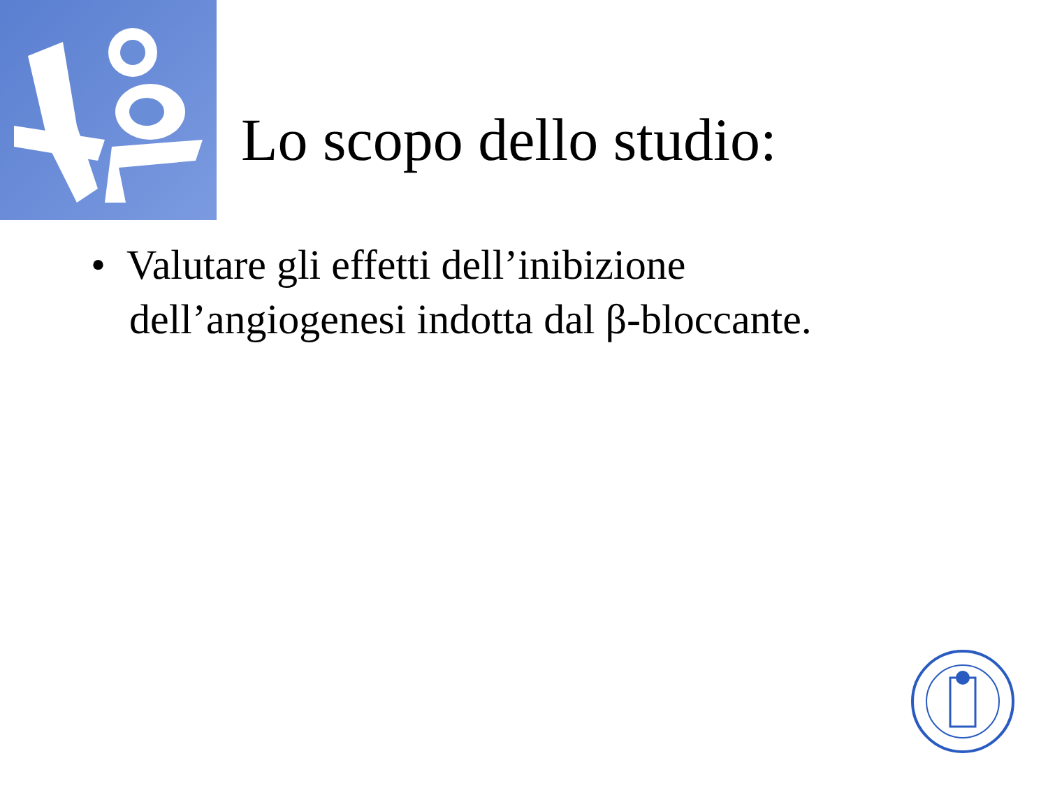Lo scopo dello studio:
• Valutare gli effetti dell’inibizione dell’angiogenesi indotta dal β-bloccante.